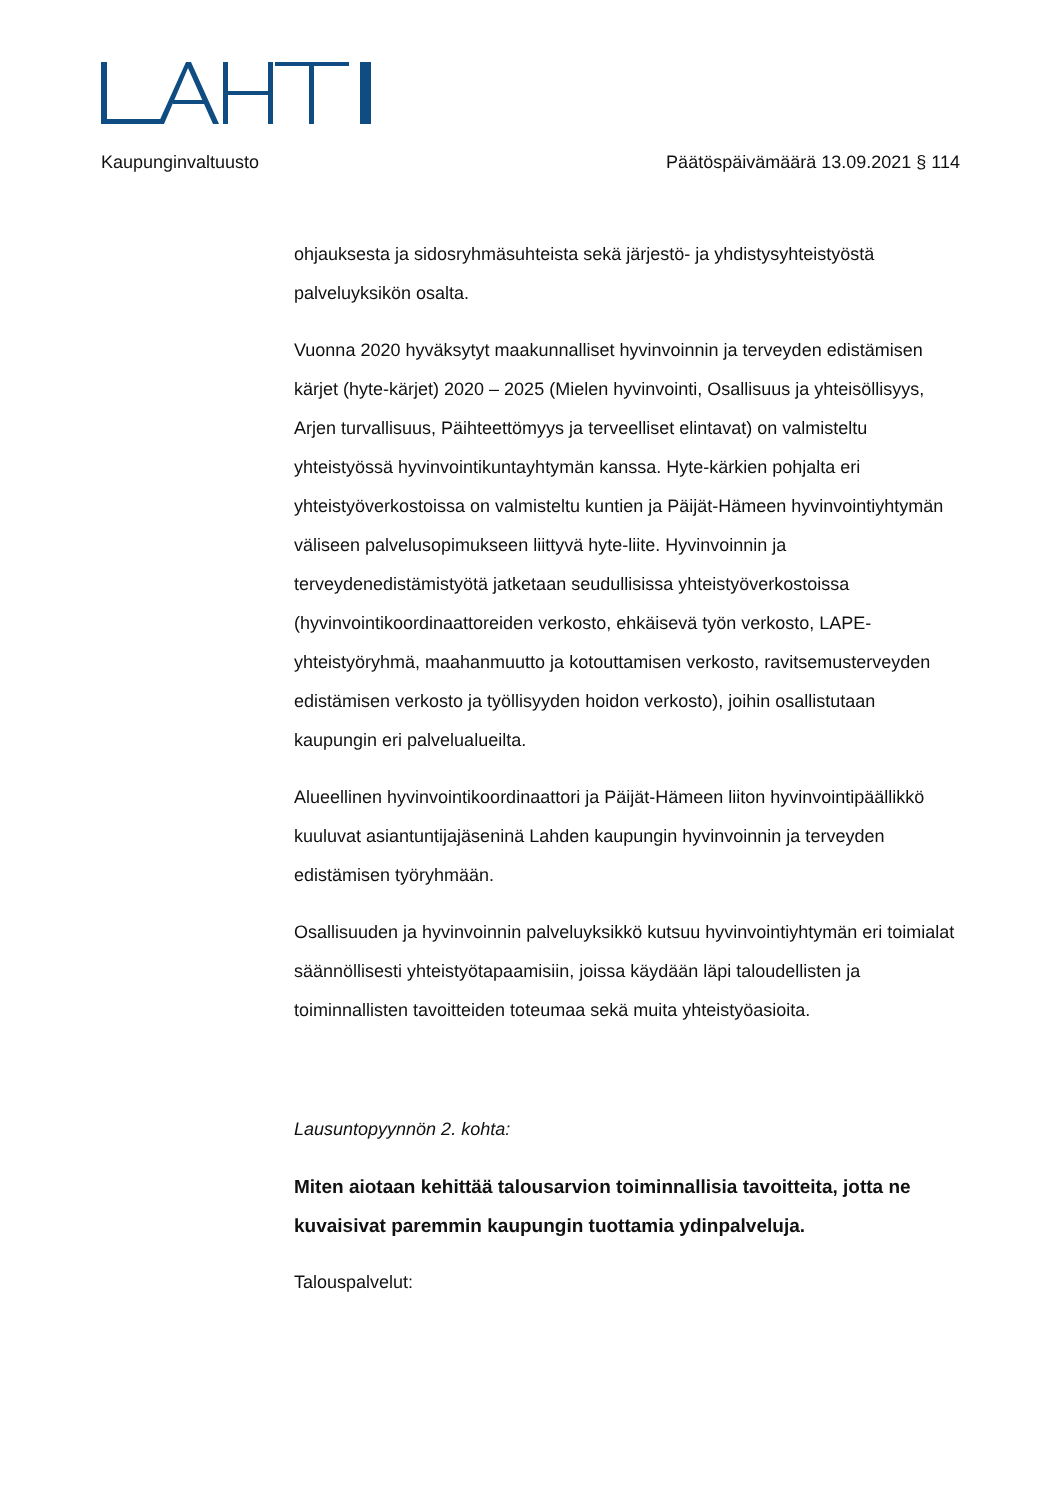Kaupunginvaltuusto Päätöspäivämäärä 13.09.2021 § 114
ohjauksesta ja sidosryhmäsuhteista sekä järjestö- ja yhdistysyhteistyöstä palveluyksikön osalta.
Vuonna 2020 hyväksytyt maakunnalliset hyvinvoinnin ja terveyden edistämisen kärjet (hyte-kärjet) 2020 – 2025 (Mielen hyvinvointi, Osallisuus ja yhteisöllisyys, Arjen turvallisuus, Päihteettömyys ja terveelliset elintavat) on valmisteltu yhteistyössä hyvinvointikuntayhtymän kanssa. Hyte-kärkien pohjalta eri yhteistyöverkostoissa on valmisteltu kuntien ja Päijät-Hämeen hyvinvointiyhtymän väliseen palvelusopimukseen liittyvä hyte-liite. Hyvinvoinnin ja terveydenedistämistyötä jatketaan seudullisissa yhteistyöverkostoissa (hyvinvointikoordinaattoreiden verkosto, ehkäisevä työn verkosto, LAPE-yhteistyöryhmä, maahanmuutto ja kotouttamisen verkosto, ravitsemusterveyden edistämisen verkosto ja työllisyyden hoidon verkosto), joihin osallistutaan kaupungin eri palvelualueilta.
Alueellinen hyvinvointikoordinaattori ja Päijät-Hämeen liiton hyvinvointipäällikkö kuuluvat asiantuntijajäseninä Lahden kaupungin hyvinvoinnin ja terveyden edistämisen työryhmään.
Osallisuuden ja hyvinvoinnin palveluyksikkö kutsuu hyvinvointiyhtymän eri toimialat säännöllisesti yhteistyötapaamisiin, joissa käydään läpi taloudellisten ja toiminnallisten tavoitteiden toteumaa sekä muita yhteistyöasioita.
Lausuntopyynnön 2. kohta:
Miten aiotaan kehittää talousarvion toiminnallisia tavoitteita, jotta ne kuvaisivat paremmin kaupungin tuottamia ydinpalveluja.
Talouspalvelut: